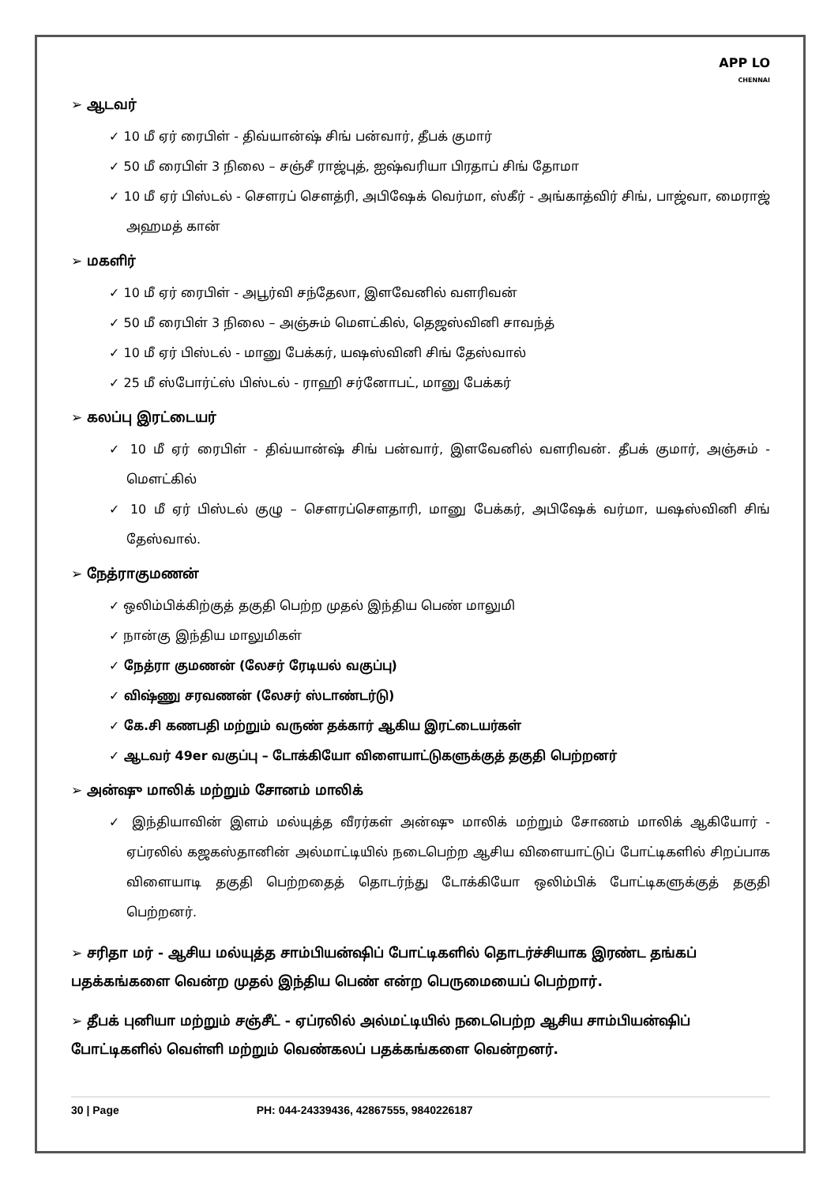APP LO
CHENNAI
➢ ஆடவர்
✓ 10 மீ ஏர் ரைபிள் - திவ்யான்ஷ் சிங் பன்வார், தீபக் குமார்
✓ 50 மீ ரைபிள் 3 நிலை – சஞ்சீ ராஜ்புத், ஐஷ்வரியா பிரதாப் சிங் தோமா
✓ 10 மீ ஏர் பிஸ்டல் - சௌரப் சௌத்ரி, அபிஷேக் வெர்மா, ஸ்கீர் - அங்காத்விர் சிங், பாஜ்வா, மைராஜ் அஹமத் கான்
➢ மகளிர்
✓ 10 மீ ஏர் ரைபிள் - அபூர்வி சந்தேலா, இளவேனில் வளரிவன்
✓ 50 மீ ரைபிள் 3 நிலை – அஞ்சும் மௌட்கில், தெஜஸ்வினி சாவந்த்
✓ 10 மீ ஏர் பிஸ்டல் - மானு பேக்கர், யஷஸ்வினி சிங் தேஸ்வால்
✓ 25 மீ ஸ்போர்ட்ஸ் பிஸ்டல் - ராஹி சர்னோபட், மானு பேக்கர்
➢ கலப்பு இரட்டையர்
✓ 10 மீ ஏர் ரைபிள் - திவ்யான்ஷ் சிங் பன்வார், இளவேனில் வளரிவன். தீபக் குமார், அஞ்சும் - மௌட்கில்
✓ 10 மீ ஏர் பிஸ்டல் குழு – சௌரப்சௌதாரி, மானு பேக்கர், அபிஷேக் வர்மா, யஷஸ்வினி சிங் தேஸ்வால்.
➢ நேத்ராகுமணன்
✓ ஒலிம்பிக்கிற்குத் தகுதி பெற்ற முதல் இந்திய பெண் மாலுமி
✓ நான்கு இந்திய மாலுமிகள்
✓ நேத்ரா குமணன் (லேசர் ரேடியல் வகுப்பு)
✓ விஷ்ணு சரவணன் (லேசர் ஸ்டாண்டர்டு)
✓ கே.சி கணபதி மற்றும் வருண் தக்கார் ஆகிய இரட்டையர்கள்
✓ ஆடவர் 49er வகுப்பு – டோக்கியோ விளையாட்டுகளுக்குத் தகுதி பெற்றனர்
➢ அன்ஷு மாலிக் மற்றும் சோனம் மாலிக்
✓ இந்தியாவின் இளம் மல்யுத்த வீரர்கள் அன்ஷு மாலிக் மற்றும் சோணம் மாலிக் ஆகியோர் - ஏப்ரலில் கஜகஸ்தானின் அல்மாட்டியில் நடைபெற்ற ஆசிய விளையாட்டுப் போட்டிகளில் சிறப்பாக விளையாடி தகுதி பெற்றதைத் தொடர்ந்து டோக்கியோ ஒலிம்பிக் போட்டிகளுக்குத் தகுதி பெற்றனர்.
➢ சரிதா மர் - ஆசிய மல்யுத்த சாம்பியன்ஷிப் போட்டிகளில் தொடர்ச்சியாக இரண்ட தங்கப் பதக்கங்களை வென்ற முதல் இந்திய பெண் என்ற பெருமையைப் பெற்றார்.
➢ தீபக் புனியா மற்றும் சஞ்சீட் - ஏப்ரலில் அல்மட்டியில் நடைபெற்ற ஆசிய சாம்பியன்ஷிப் போட்டிகளில் வெள்ளி மற்றும் வெண்கலப் பதக்கங்களை வென்றனர்.
30 | Page PH: 044-24339436, 42867555, 9840226187